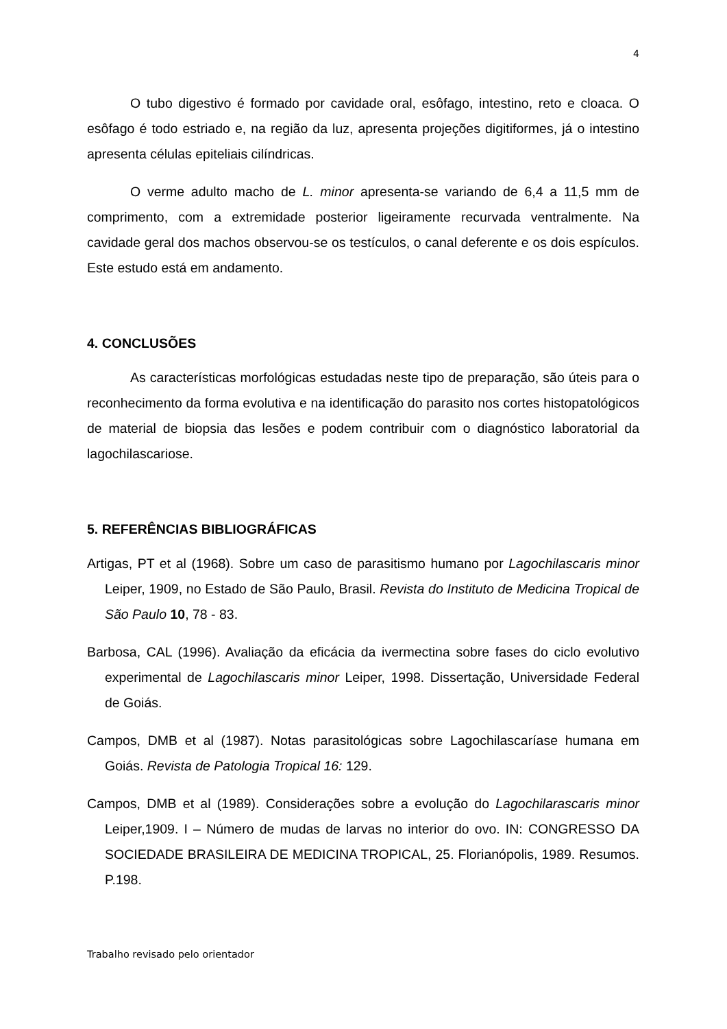4
O tubo digestivo é formado por cavidade oral, esôfago, intestino, reto e cloaca. O esôfago é todo estriado e, na região da luz, apresenta projeções digitiformes, já o intestino apresenta células epiteliais cilíndricas.
O verme adulto macho de L. minor apresenta-se variando de 6,4 a 11,5 mm de comprimento, com a extremidade posterior ligeiramente recurvada ventralmente. Na cavidade geral dos machos observou-se os testículos, o canal deferente e os dois espículos. Este estudo está em andamento.
4. CONCLUSÕES
As características morfológicas estudadas neste tipo de preparação, são úteis para o reconhecimento da forma evolutiva e na identificação do parasito nos cortes histopatológicos de material de biopsia das lesões e podem contribuir com o diagnóstico laboratorial da lagochilascariose.
5. REFERÊNCIAS BIBLIOGRÁFICAS
Artigas, PT et al (1968). Sobre um caso de parasitismo humano por Lagochilascaris minor Leiper, 1909, no Estado de São Paulo, Brasil. Revista do Instituto de Medicina Tropical de São Paulo 10, 78 - 83.
Barbosa, CAL (1996). Avaliação da eficácia da ivermectina sobre fases do ciclo evolutivo experimental de Lagochilascaris minor Leiper, 1998. Dissertação, Universidade Federal de Goiás.
Campos, DMB et al (1987). Notas parasitológicas sobre Lagochilascaríase humana em Goiás. Revista de Patologia Tropical 16: 129.
Campos, DMB et al (1989). Considerações sobre a evolução do Lagochilarascaris minor Leiper,1909. I – Número de mudas de larvas no interior do ovo. IN: CONGRESSO DA SOCIEDADE BRASILEIRA DE MEDICINA TROPICAL, 25. Florianópolis, 1989. Resumos. P.198.
Trabalho revisado pelo orientador